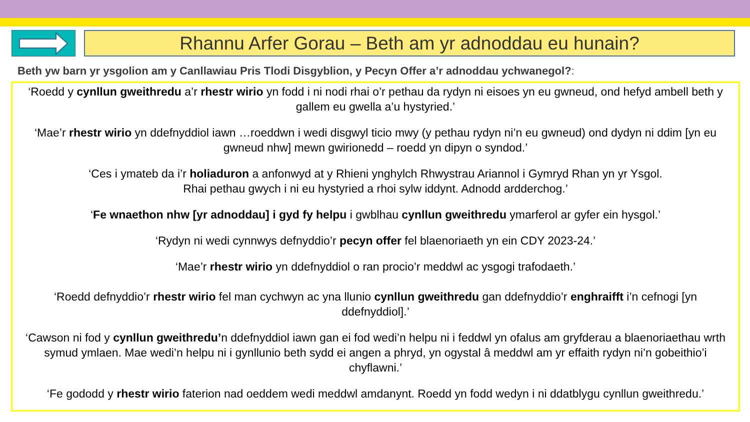Rhannu Arfer Gorau – Beth am yr adnoddau eu hunain?
Beth yw barn yr ysgolion am y Canllawiau Pris Tlodi Disgyblion, y Pecyn Offer a’r adnoddau ychwanegol?:
‘Roedd y cynllun gweithredu a’r rhestr wirio yn fodd i ni nodi rhai o’r pethau da rydyn ni eisoes yn eu gwneud, ond hefyd ambell beth y gallem eu gwella a’u hystyried.’
‘Mae’r rhestr wirio yn ddefnyddiol iawn …roeddwn i wedi disgwyl ticio mwy (y pethau rydyn ni’n eu gwneud) ond dydyn ni ddim [yn eu gwneud nhw] mewn gwirionedd – roedd yn dipyn o syndod.’
‘Ces i ymateb da i’r holiaduron a anfonwyd at y Rhieni ynghylch Rhwystrau Ariannol i Gymryd Rhan yn yr Ysgol.
Rhai pethau gwych i ni eu hystyried a rhoi sylw iddynt. Adnodd ardderchog.’
‘Fe wnaethon nhw [yr adnoddau] i gyd fy helpu i gwblhau cynllun gweithredu ymarferol ar gyfer ein hysgol.’
‘Rydyn ni wedi cynnwys defnyddio’r pecyn offer fel blaenoriaeth yn ein CDY 2023-24.’
‘Mae’r rhestr wirio yn ddefnyddiol o ran procio’r meddwl ac ysgogi trafodaeth.’
‘Roedd defnyddio’r rhestr wirio fel man cychwyn ac yna llunio cynllun gweithredu gan ddefnyddio’r enghraifft i’n cefnogi [yn ddefnyddiol].’
‘Cawson ni fod y cynllun gweithredu’n ddefnyddiol iawn gan ei fod wedi’n helpu ni i feddwl yn ofalus am gryfderau a blaenoriaethau wrth symud ymlaen. Mae wedi’n helpu ni i gynllunio beth sydd ei angen a phryd, yn ogystal â meddwl am yr effaith rydyn ni’n gobeithio’i chyflawni.’
‘Fe gododd y rhestr wirio faterion nad oeddem wedi meddwl amdanynt. Roedd yn fodd wedyn i ni ddatblygu cynllun gweithredu.’